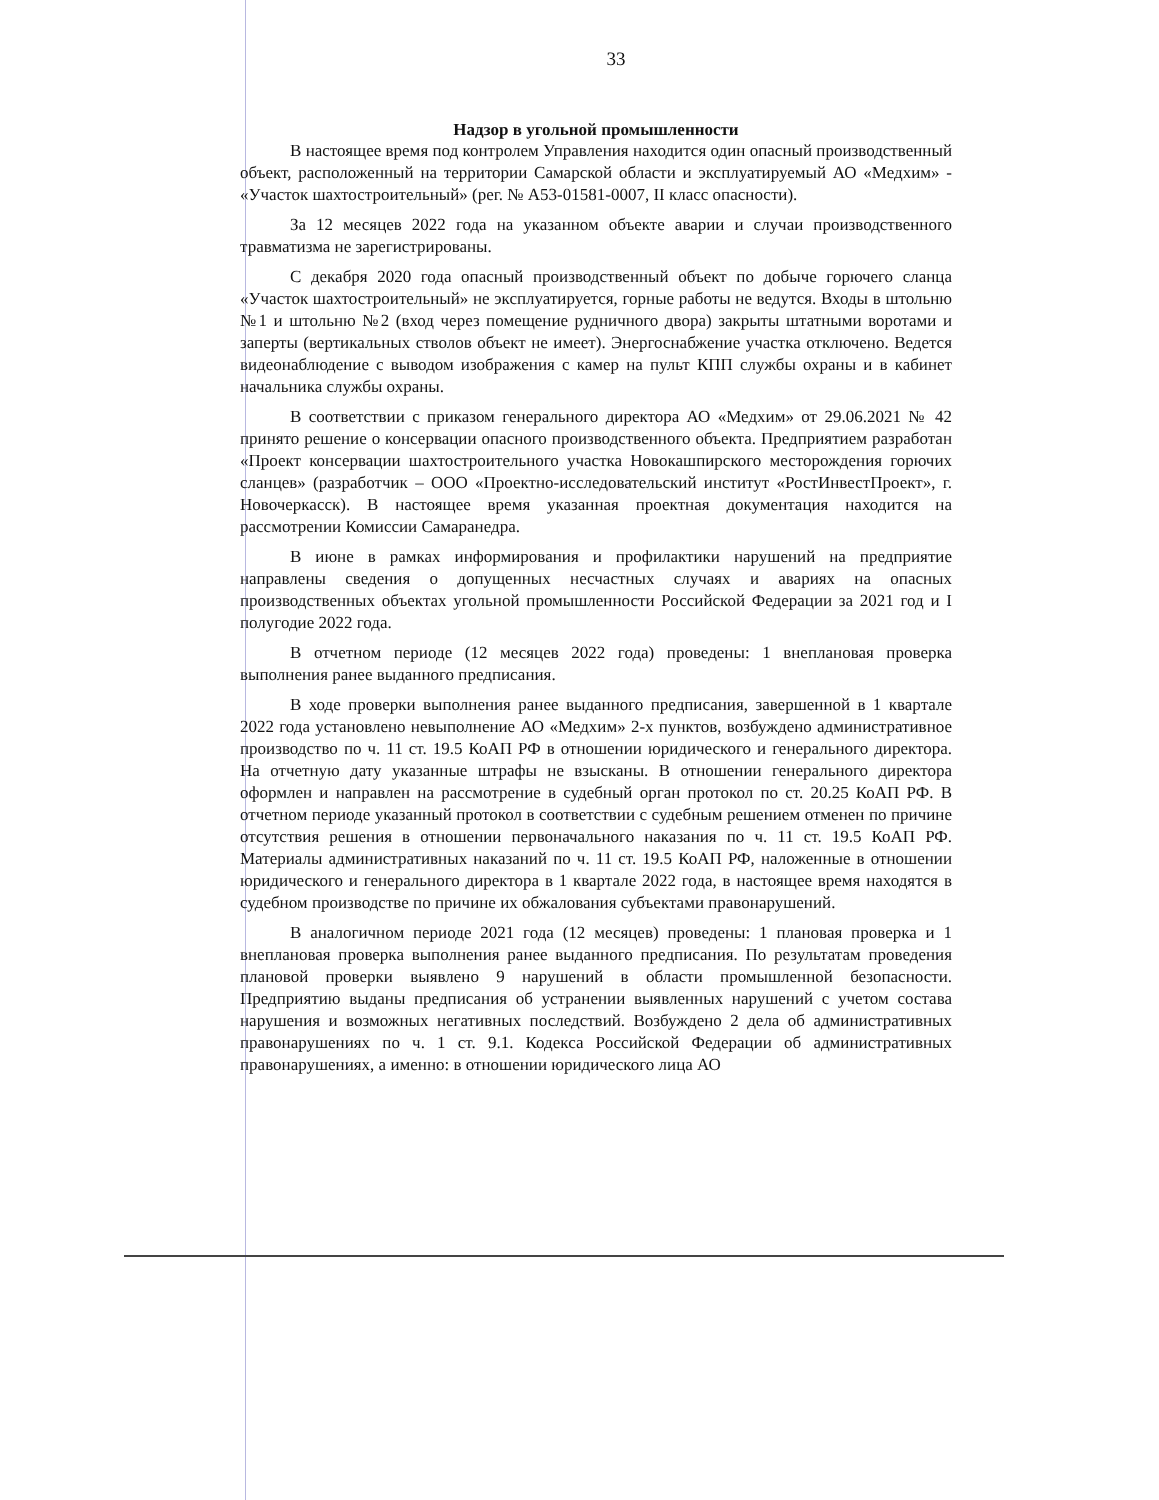33
Надзор в угольной промышленности
В настоящее время под контролем Управления находится один опасный производственный объект, расположенный на территории Самарской области и эксплуатируемый АО «Медхим» - «Участок шахтостроительный» (рег. № А53-01581-0007, II класс опасности).
За 12 месяцев 2022 года на указанном объекте аварии и случаи производственного травматизма не зарегистрированы.
С декабря 2020 года опасный производственный объект по добыче горючего сланца «Участок шахтостроительный» не эксплуатируется, горные работы не ведутся. Входы в штольню №1 и штольню №2 (вход через помещение рудничного двора) закрыты штатными воротами и заперты (вертикальных стволов объект не имеет). Энергоснабжение участка отключено. Ведется видеонаблюдение с выводом изображения с камер на пульт КПП службы охраны и в кабинет начальника службы охраны.
В соответствии с приказом генерального директора АО «Медхим» от 29.06.2021 № 42 принято решение о консервации опасного производственного объекта. Предприятием разработан «Проект консервации шахтостроительного участка Новокашпирского месторождения горючих сланцев» (разработчик – ООО «Проектно-исследовательский институт «РостИнвестПроект», г. Новочеркасск). В настоящее время указанная проектная документация находится на рассмотрении Комиссии Самаранедра.
В июне в рамках информирования и профилактики нарушений на предприятие направлены сведения о допущенных несчастных случаях и авариях на опасных производственных объектах угольной промышленности Российской Федерации за 2021 год и I полугодие 2022 года.
В отчетном периоде (12 месяцев 2022 года) проведены: 1 внеплановая проверка выполнения ранее выданного предписания.
В ходе проверки выполнения ранее выданного предписания, завершенной в 1 квартале 2022 года установлено невыполнение АО «Медхим» 2-х пунктов, возбуждено административное производство по ч. 11 ст. 19.5 КоАП РФ в отношении юридического и генерального директора. На отчетную дату указанные штрафы не взысканы. В отношении генерального директора оформлен и направлен на рассмотрение в судебный орган протокол по ст. 20.25 КоАП РФ. В отчетном периоде указанный протокол в соответствии с судебным решением отменен по причине отсутствия решения в отношении первоначального наказания по ч. 11 ст. 19.5 КоАП РФ. Материалы административных наказаний по ч. 11 ст. 19.5 КоАП РФ, наложенные в отношении юридического и генерального директора в 1 квартале 2022 года, в настоящее время находятся в судебном производстве по причине их обжалования субъектами правонарушений.
В аналогичном периоде 2021 года (12 месяцев) проведены: 1 плановая проверка и 1 внеплановая проверка выполнения ранее выданного предписания. По результатам проведения плановой проверки выявлено 9 нарушений в области промышленной безопасности. Предприятию выданы предписания об устранении выявленных нарушений с учетом состава нарушения и возможных негативных последствий. Возбуждено 2 дела об административных правонарушениях по ч. 1 ст. 9.1. Кодекса Российской Федерации об административных правонарушениях, а именно: в отношении юридического лица АО